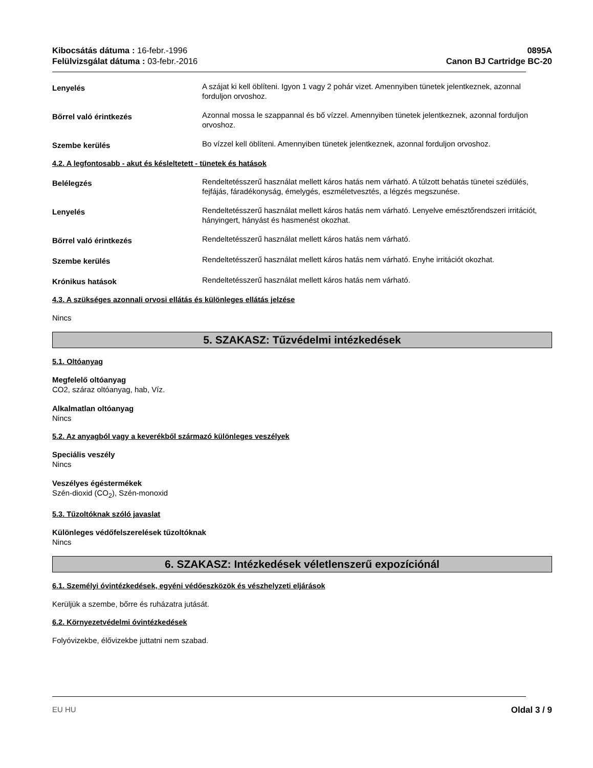Kibocsátás dátuma : 16-febr.-1996
Felülvizsgálat dátuma : 03-febr.-2016
0895A
Canon BJ Cartridge BC-20
Lenyelés
A szájat ki kell öblíteni. Igyon 1 vagy 2 pohár vizet. Amennyiben tünetek jelentkeznek, azonnal forduljon orvoshoz.
Bőrrel való érintkezés
Azonnal mossa le szappannal és bő vízzel. Amennyiben tünetek jelentkeznek, azonnal forduljon orvoshoz.
Szembe kerülés
Bo vízzel kell öblíteni. Amennyiben tünetek jelentkeznek, azonnal forduljon orvoshoz.
4.2. A legfontosabb - akut és késleltetett - tünetek és hatások
Belélegzés
Rendeltetésszerű használat mellett káros hatás nem várható. A túlzott behatás tünetei szédülés, fejfájás, fáradékonyság, émelygés, eszméletvesztés, a légzés megszunése.
Lenyelés
Rendeltetésszerű használat mellett káros hatás nem várható. Lenyelve emésztőrendszeri irritációt, hányingert, hányást és hasmenést okozhat.
Bőrrel való érintkezés
Rendeltetésszerű használat mellett káros hatás nem várható.
Szembe kerülés
Rendeltetésszerű használat mellett káros hatás nem várható. Enyhe irritációt okozhat.
Krónikus hatások
Rendeltetésszerű használat mellett káros hatás nem várható.
4.3. A szükséges azonnali orvosi ellátás és különleges ellátás jelzése
Nincs
5. SZAKASZ: Tűzvédelmi intézkedések
5.1. Oltóanyag
Megfelelő oltóanyag
CO2, száraz oltóanyag, hab, Víz.
Alkalmatlan oltóanyag
Nincs
5.2. Az anyagból vagy a keverékből származó különleges veszélyek
Speciális veszély
Nincs
Veszélyes égéstermékek
Szén-dioxid (CO<sub>2</sub>), Szén-monoxid
5.3. Tűzoltóknak szóló javaslat
Különleges védőfelszerelések tűzoltóknak
Nincs
6. SZAKASZ: Intézkedések véletlenszerű expozíciónál
6.1. Személyi óvintézkedések, egyéni védőeszközök és vészhelyzeti eljárások
Kerüljük a szembe, bőrre és ruházatra jutását.
6.2. Környezetvédelmi óvintézkedések
Folyóvizekbe, élővizekbe juttatni nem szabad.
EU HU Oldal 3 / 9